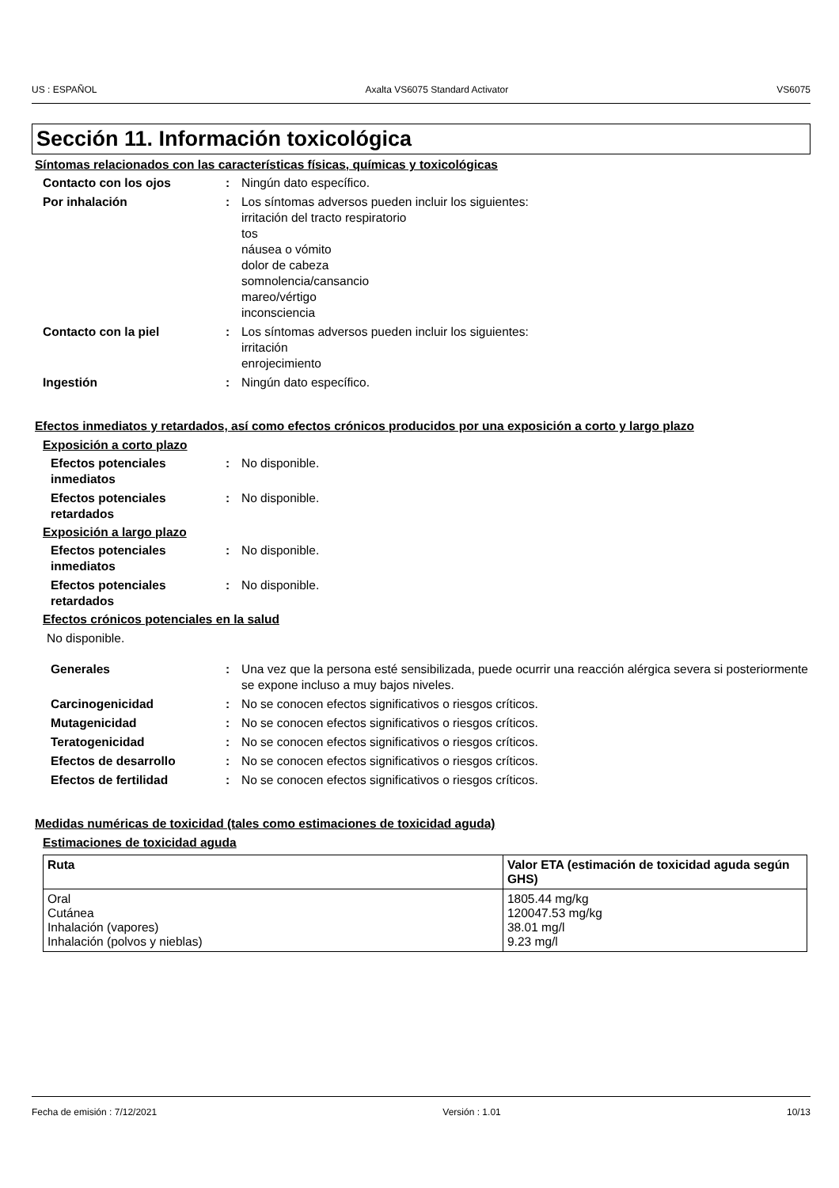US : ESPAÑOL Axalta VS6075 Standard Activator VS6075
Sección 11. Información toxicológica
Síntomas relacionados con las características físicas, químicas y toxicológicas
Contacto con los ojos : Ningún dato específico.
Por inhalación : Los síntomas adversos pueden incluir los siguientes:
irritación del tracto respiratorio
tos
náusea o vómito
dolor de cabeza
somnolencia/cansancio
mareo/vértigo
inconsciencia
Contacto con la piel : Los síntomas adversos pueden incluir los siguientes:
irritación
enrojecimiento
Ingestión : Ningún dato específico.
Efectos inmediatos y retardados, así como efectos crónicos producidos por una exposición a corto y largo plazo
Exposición a corto plazo
Efectos potenciales inmediatos
: No disponible.
Efectos potenciales retardados
: No disponible.
Exposición a largo plazo
Efectos potenciales inmediatos
: No disponible.
Efectos potenciales retardados
: No disponible.
Efectos crónicos potenciales en la salud
No disponible.
Generales : Una vez que la persona esté sensibilizada, puede ocurrir una reacción alérgica severa si posteriormente se expone incluso a muy bajos niveles.
Carcinogenicidad : No se conocen efectos significativos o riesgos críticos.
Mutagenicidad : No se conocen efectos significativos o riesgos críticos.
Teratogenicidad : No se conocen efectos significativos o riesgos críticos.
Efectos de desarrollo : No se conocen efectos significativos o riesgos críticos.
Efectos de fertilidad : No se conocen efectos significativos o riesgos críticos.
Medidas numéricas de toxicidad (tales como estimaciones de toxicidad aguda)
Estimaciones de toxicidad aguda
| Ruta | Valor ETA (estimación de toxicidad aguda según GHS) |
| --- | --- |
| Oral Cutánea Inhalación (vapores) Inhalación (polvos y nieblas) | 1805.44 mg/kg 120047.53 mg/kg 38.01 mg/l 9.23 mg/l |
Fecha de emisión : 7/12/2021 Versión : 1.01 10/13